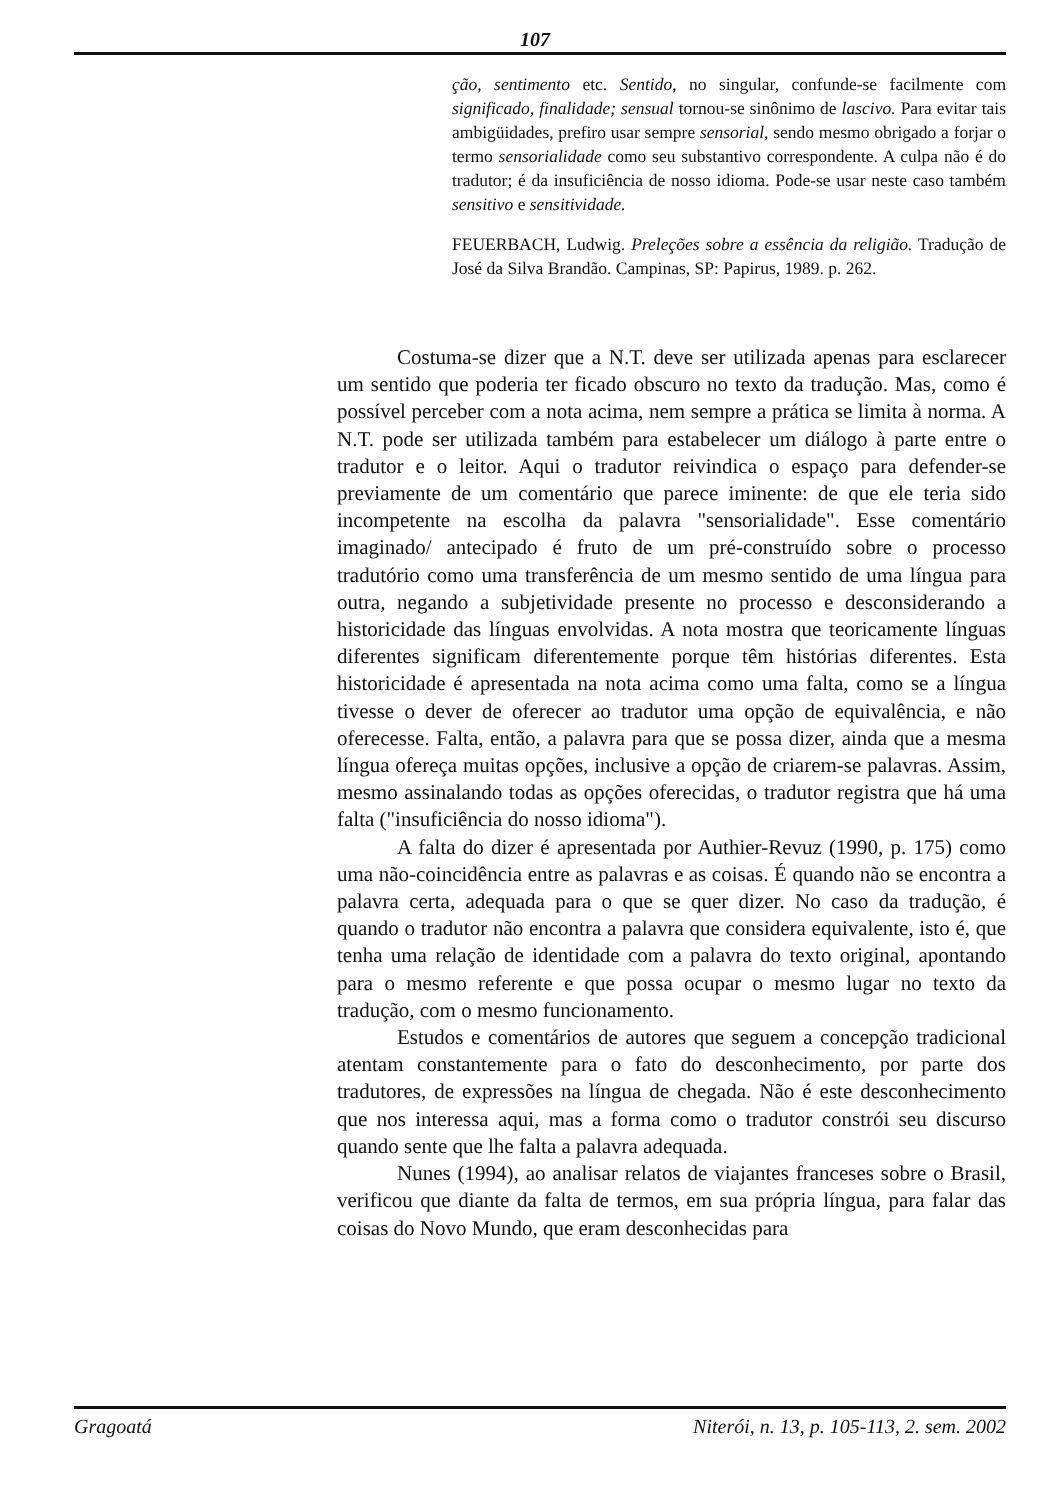107
ção, sentimento etc. Sentido, no singular, confunde-se facilmente com significado, finalidade; sensual tornou-se sinônimo de lascivo. Para evitar tais ambigüidades, prefiro usar sempre sensorial, sendo mesmo obrigado a forjar o termo sensorialidade como seu substantivo correspondente. A culpa não é do tradutor; é da insuficiência de nosso idioma. Pode-se usar neste caso também sensitivo e sensitividade.
FEUERBACH, Ludwig. Preleções sobre a essência da religião. Tradução de José da Silva Brandão. Campinas, SP: Papirus, 1989. p. 262.
Costuma-se dizer que a N.T. deve ser utilizada apenas para esclarecer um sentido que poderia ter ficado obscuro no texto da tradução. Mas, como é possível perceber com a nota acima, nem sempre a prática se limita à norma. A N.T. pode ser utilizada também para estabelecer um diálogo à parte entre o tradutor e o leitor. Aqui o tradutor reivindica o espaço para defender-se previamente de um comentário que parece iminente: de que ele teria sido incompetente na escolha da palavra "sensorialidade". Esse comentário imaginado/ antecipado é fruto de um pré-construído sobre o processo tradutório como uma transferência de um mesmo sentido de uma língua para outra, negando a subjetividade presente no processo e desconsiderando a historicidade das línguas envolvidas. A nota mostra que teoricamente línguas diferentes significam diferentemente porque têm histórias diferentes. Esta historicidade é apresentada na nota acima como uma falta, como se a língua tivesse o dever de oferecer ao tradutor uma opção de equivalência, e não oferecesse. Falta, então, a palavra para que se possa dizer, ainda que a mesma língua ofereça muitas opções, inclusive a opção de criarem-se palavras. Assim, mesmo assinalando todas as opções oferecidas, o tradutor registra que há uma falta ("insuficiência do nosso idioma").
A falta do dizer é apresentada por Authier-Revuz (1990, p. 175) como uma não-coincidência entre as palavras e as coisas. É quando não se encontra a palavra certa, adequada para o que se quer dizer. No caso da tradução, é quando o tradutor não encontra a palavra que considera equivalente, isto é, que tenha uma relação de identidade com a palavra do texto original, apontando para o mesmo referente e que possa ocupar o mesmo lugar no texto da tradução, com o mesmo funcionamento.
Estudos e comentários de autores que seguem a concepção tradicional atentam constantemente para o fato do desconhecimento, por parte dos tradutores, de expressões na língua de chegada. Não é este desconhecimento que nos interessa aqui, mas a forma como o tradutor constrói seu discurso quando sente que lhe falta a palavra adequada.
Nunes (1994), ao analisar relatos de viajantes franceses sobre o Brasil, verificou que diante da falta de termos, em sua própria língua, para falar das coisas do Novo Mundo, que eram desconhecidas para
Gragoatá Niterói, n. 13, p. 105-113, 2. sem. 2002